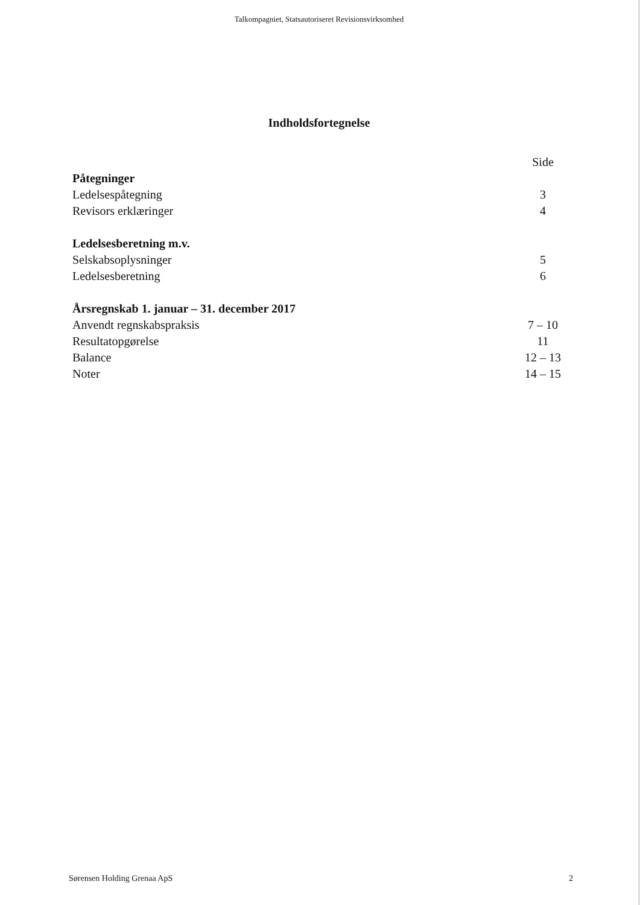Talkompagniet, Statsautoriseret Revisionsvirksomhed
Indholdsfortegnelse
Side
Påtegninger
Ledelsespåtegning 3
Revisors erklæringer 4
Ledelsesberetning m.v.
Selskabsoplysninger 5
Ledelsesberetning 6
Årsregnskab 1. januar – 31. december 2017
Anvendt regnskabspraksis 7 – 10
Resultatopgørelse 11
Balance 12 – 13
Noter 14 – 15
Sørensen Holding Grenaa ApS 2